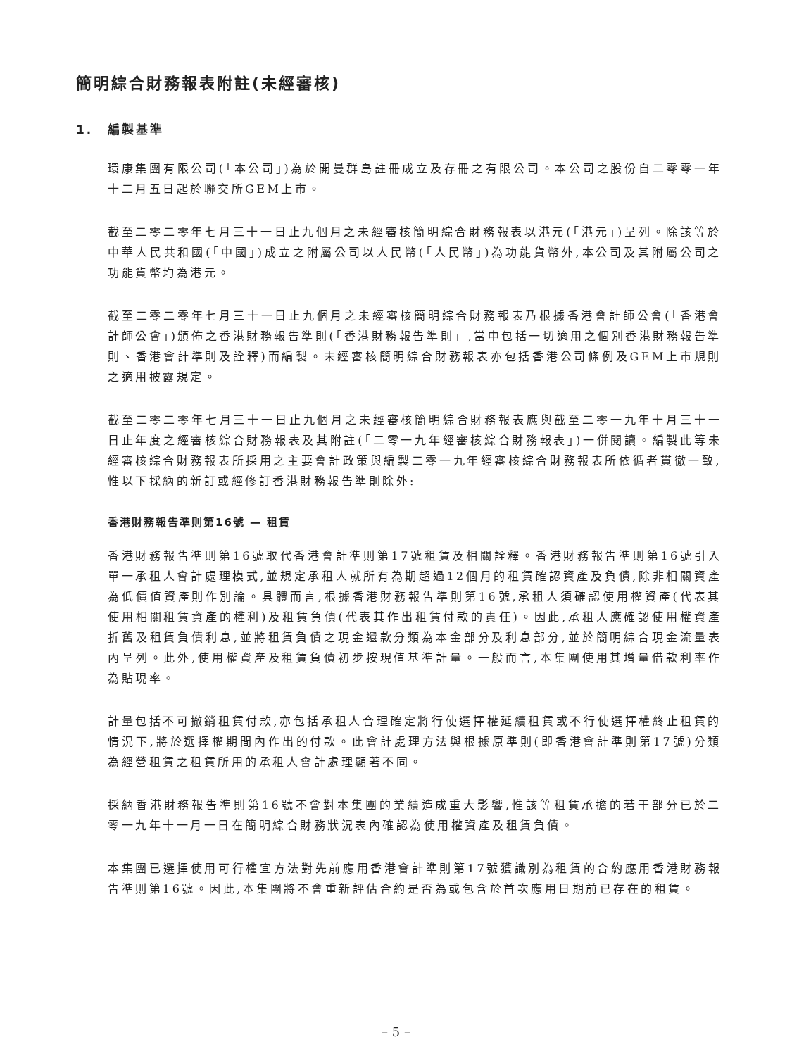簡明綜合財務報表附註(未經審核)
1. 編製基準
環康集團有限公司(「本公司」)為於開曼群島註冊成立及存冊之有限公司。本公司之股份自二零零一年十二月五日起於聯交所GEM上市。
截至二零二零年七月三十一日止九個月之未經審核簡明綜合財務報表以港元(「港元」)呈列。除該等於中華人民共和國(「中國」)成立之附屬公司以人民幣(「人民幣」)為功能貨幣外,本公司及其附屬公司之功能貨幣均為港元。
截至二零二零年七月三十一日止九個月之未經審核簡明綜合財務報表乃根據香港會計師公會(「香港會計師公會」)頒佈之香港財務報告準則(「香港財務報告準則」,當中包括一切適用之個別香港財務報告準則、香港會計準則及詮釋)而編製。未經審核簡明綜合財務報表亦包括香港公司條例及GEM上市規則之適用披露規定。
截至二零二零年七月三十一日止九個月之未經審核簡明綜合財務報表應與截至二零一九年十月三十一日止年度之經審核綜合財務報表及其附註(「二零一九年經審核綜合財務報表」)一併閱讀。編製此等未經審核綜合財務報表所採用之主要會計政策與編製二零一九年經審核綜合財務報表所依循者貫徹一致,惟以下採納的新訂或經修訂香港財務報告準則除外:
香港財務報告準則第16號 — 租賃
香港財務報告準則第16號取代香港會計準則第17號租賃及相關詮釋。香港財務報告準則第16號引入單一承租人會計處理模式,並規定承租人就所有為期超過12個月的租賃確認資產及負債,除非相關資產為低價值資產則作別論。具體而言,根據香港財務報告準則第16號,承租人須確認使用權資產(代表其使用相關租賃資產的權利)及租賃負債(代表其作出租賃付款的責任)。因此,承租人應確認使用權資產折舊及租賃負債利息,並將租賃負債之現金還款分類為本金部分及利息部分,並於簡明綜合現金流量表內呈列。此外,使用權資產及租賃負債初步按現值基準計量。一般而言,本集團使用其增量借款利率作為貼現率。
計量包括不可撤銷租賃付款,亦包括承租人合理確定將行使選擇權延續租賃或不行使選擇權終止租賃的情況下,將於選擇權期間內作出的付款。此會計處理方法與根據原準則(即香港會計準則第17號)分類為經營租賃之租賃所用的承租人會計處理顯著不同。
採納香港財務報告準則第16號不會對本集團的業績造成重大影響,惟該等租賃承擔的若干部分已於二零一九年十一月一日在簡明綜合財務狀況表內確認為使用權資產及租賃負債。
本集團已選擇使用可行權宜方法對先前應用香港會計準則第17號獲識別為租賃的合約應用香港財務報告準則第16號。因此,本集團將不會重新評估合約是否為或包含於首次應用日期前已存在的租賃。
– 5 –